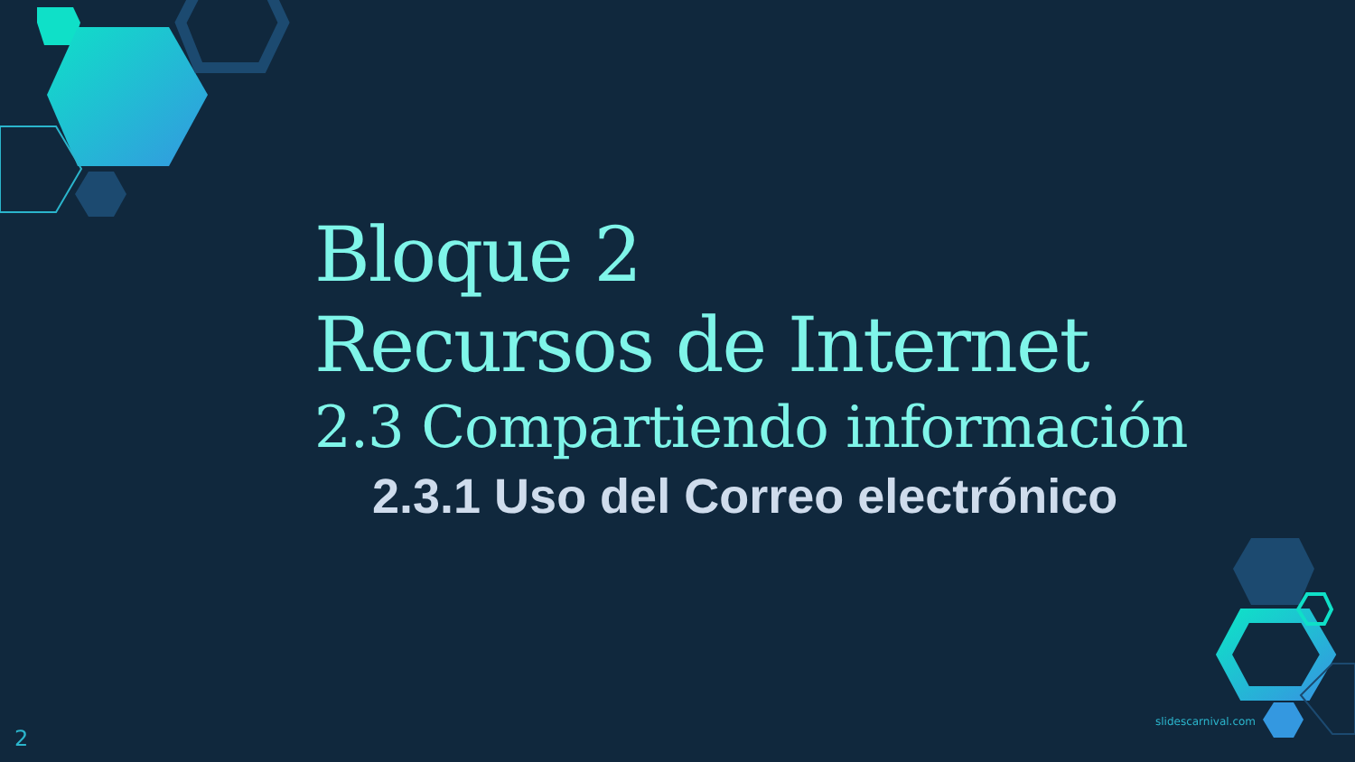Bloque 2
Recursos de Internet
2.3 Compartiendo información
2.3.1 Uso del Correo electrónico
slidescarnival.com
2